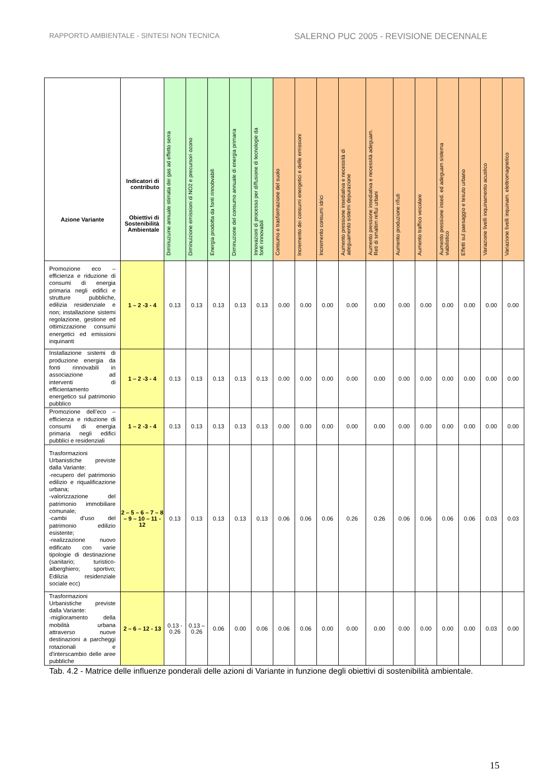RAPPORTO AMBIENTALE - SINTESI NON TECNICA SALERNO PUC 2005 - REVISIONE DECENNALE
| Azione Variante | Indicatori di contributo Obiettivi di Sostenibilità Ambientale | Diminuzuine annuale stimata dei gas ad effetto serra | Diminuizione emissioni di NO2 e precursori ozono | Energia prodotta da fonti rinnobvabili | Diminuzione del consumo annuale di energia primaria | Innovazioni di processo per diffusione di tecnologie da fonti rinnovabili | Consumo e trasformazione del suolo | Incremento dei consumi energetici e delle emissioni | Incremento consumi idrici | Aumento pressione insediativa e necessità di adeguamento sistemi depurazione | Aumento pressione insediativa e necessità adeguam. Reti di smaltim reflui urbani | Aumento produzione rifiuti | Aumento traffico veicolare | Aumento pressione insed. ed adeguam sistema viabilistico | Effetti sul paesaggio e tesuto urbano | Variazione livelli inquinamento acustico | Variazione livelli inquinam. elettromagnetico |
| --- | --- | --- | --- | --- | --- | --- | --- | --- | --- | --- | --- | --- | --- | --- | --- | --- | --- |
| Promozione eco – efficienza e riduzione di consumi di energia primaria negli edifici e strutture pubbliche, edilizia residenziale e non; installazione sistemi regolazione, gestione ed ottimizzazione consumi energetici ed emissioni inquinanti | 1 – 2 -3 - 4 | 0.13 | 0.13 | 0.13 | 0.13 | 0.13 | 0.00 | 0.00 | 0.00 | 0.00 | 0.00 | 0.00 | 0.00 | 0.00 | 0.00 | 0.00 | 0.00 |
| Installazione sistemi di produzione energia da fonti rinnovabili in associazione ad interventi di efficientamento energetico sul patrimonio pubblico | 1 – 2 -3 - 4 | 0.13 | 0.13 | 0.13 | 0.13 | 0.13 | 0.00 | 0.00 | 0.00 | 0.00 | 0.00 | 0.00 | 0.00 | 0.00 | 0.00 | 0.00 | 0.00 |
| Promozione dell’eco – efficienza e riduzione di consumi di energia primaria negli edifici pubblici e residenziali | 1 – 2 -3 - 4 | 0.13 | 0.13 | 0.13 | 0.13 | 0.13 | 0.00 | 0.00 | 0.00 | 0.00 | 0.00 | 0.00 | 0.00 | 0.00 | 0.00 | 0.00 | 0.00 |
| Trasformazioni Urbanistiche previste dalla Variante: -recupero del patrimonio edilizio e riqualificazione urbana; -valorizzazione del patrimonio immobiliare comunale; -cambi d’uso del patrimonio edilizio esistente; -realizzazione nuovo edificato con varie tipologie di destinazione (sanitario; turistico- alberghiero; sportivo; Edilizia residenziale sociale ecc) | 2 – 5 – 6 – 7 – 8 – 9 – 10 – 11 - 12 | 0.13 | 0.13 | 0.13 | 0.13 | 0.13 | 0.06 | 0.06 | 0.06 | 0.26 | 0.26 | 0.06 | 0.06 | 0.06 | 0.06 | 0.03 | 0.03 |
| Trasformazioni Urbanistiche previste dalla Variante: -miglioramento della mobilità urbana attraverso nuove destinazioni a parcheggi rotazionali e d'interscambio delle aree pubbliche | 2 – 6 – 12 - 13 | 0.13 - 0.26 | 0.13 – 0.26 | 0.06 | 0.00 | 0.06 | 0.06 | 0.06 | 0.00 | 0.00 | 0.00 | 0.00 | 0.00 | 0.00 | 0.00 | 0.03 | 0.00 |
Tab. 4.2 - Matrice delle influenze ponderali delle azioni di Variante in funzione degli obiettivi di sostenibilità ambientale.
15